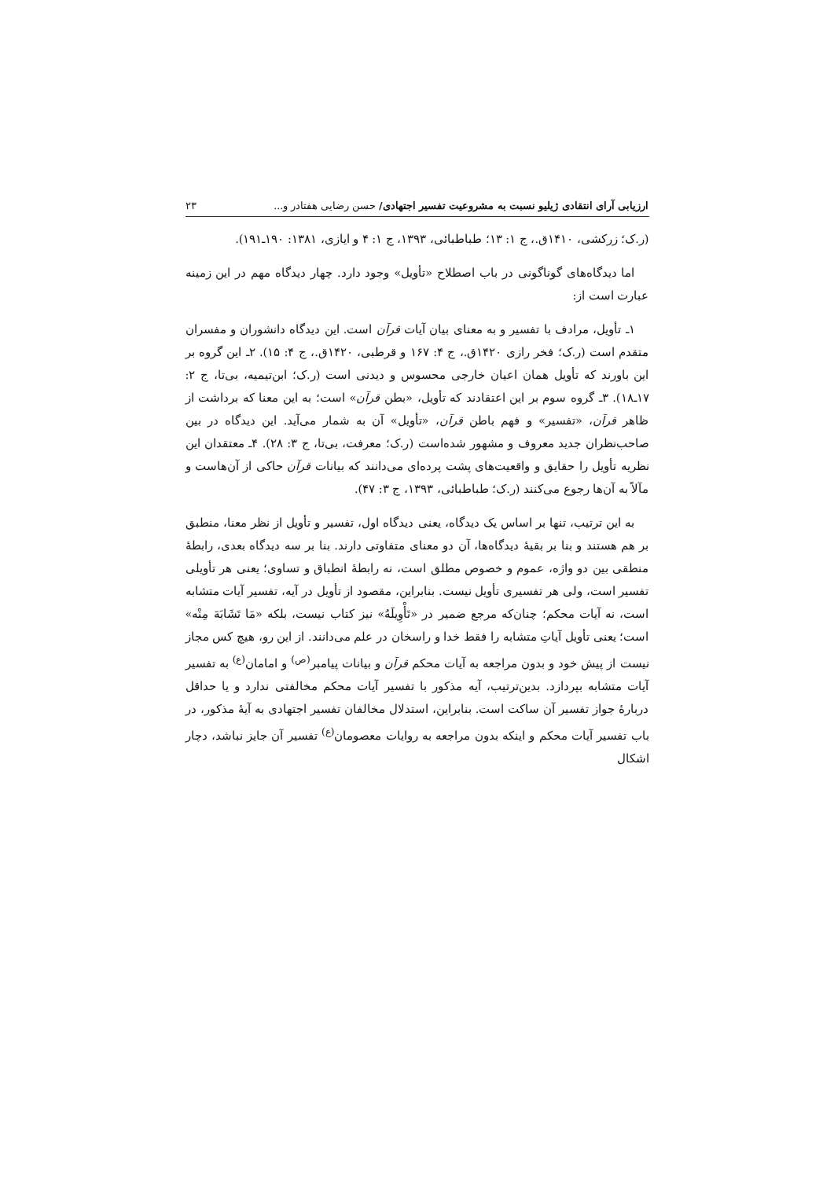ارزیابی آرای انتقادی ژیلیو نسبت به مشروعیت تفسیر اجتهادی/ حسن رضایی هفتادر و... ۲۳
(ر.ک؛ زرکشی، ۱۴۱۰ق.، ج ۱: ۱۳؛ طباطبائی، ۱۳۹۳، ج ۱: ۴ و ایازی، ۱۳۸۱: ۱۹۰ـ۱۹۱).
اما دیدگاه‌های گوناگونی در باب اصطلاح «تأویل» وجود دارد. چهار دیدگاه مهم در این زمینه عبارت است از:
۱ـ تأویل، مرادف با تفسیر و به معنای بیان آیات قرآن است. این دیدگاه دانشوران و مفسران متقدم است (ر.ک؛ فخر رازی ۱۴۲۰ق.، ج ۴: ۱۶۷ و قرطبی، ۱۴۲۰ق.، ج ۴: ۱۵). ۲ـ این گروه بر این باورند که تأویل همان اعیان خارجی محسوس و دیدنی است (ر.ک؛ ابن‌تیمیه، بی‌تا، ج ۲: ۱۷ـ۱۸). ۳ـ گروه سوم بر این اعتقادند که تأویل، «بطن قرآن» است؛ به این معنا که برداشت از ظاهر قرآن، «تفسیر» و فهم باطن قرآن، «تأویل» آن به شمار می‌آید. این دیدگاه در بین صاحب‌نظران جدید معروف و مشهور شده‌است (ر.ک؛ معرفت، بی‌تا، ج ۳: ۲۸). ۴ـ معتقدان این نظریه تأویل را حقایق و واقعیت‌های پشت پرده‌ای می‌دانند که بیانات قرآن حاکی از آن‌هاست و مآلاً به آن‌ها رجوع می‌کنند (ر.ک؛ طباطبائی، ۱۳۹۳، ج ۳: ۴۷).
به این ترتیب، تنها بر اساس یک دیدگاه، یعنی دیدگاه اول، تفسیر و تأویل از نظر معنا، منطبق بر هم هستند و بنا بر بقیهٔ دیدگاه‌ها، آن دو معنای متفاوتی دارند. بنا بر سه دیدگاه بعدی، رابطهٔ منطقی بین دو واژه، عموم و خصوص مطلق است، نه رابطهٔ انطباق و تساوی؛ یعنی هر تأویلی تفسیر است، ولی هر تفسیری تأویل نیست. بنابراین، مقصود از تأویل در آیه، تفسیر آیات متشابه است، نه آیات محکم؛ چنان‌که مرجع ضمیر در «تَأْوِیلَهُ» نیز کتاب نیست، بلکه «مَا تَشَابَهَ مِنْه» است؛ یعنی تأویل آیاتِ متشابه را فقط خدا و راسخان در علم می‌دانند. از این رو، هیچ کس مجاز نیست از پیش خود و بدون مراجعه به آیات محکم قرآن و بیانات پیامبر<sup>(ص)</sup> و امامان<sup>(ع)</sup> به تفسیر آیات متشابه بپردازد. بدین‌ترتیب، آیه مذکور با تفسیر آیات محکم مخالفتی ندارد و یا حداقل دربارهٔ جواز تفسیر آن ساکت است. بنابراین، استدلال مخالفان تفسیر اجتهادی به آیهٔ مذکور، در باب تفسیر آیات محکم و اینکه بدون مراجعه به روایات معصومان<sup>(ع)</sup> تفسیر آن جایز نباشد، دچار اشکال